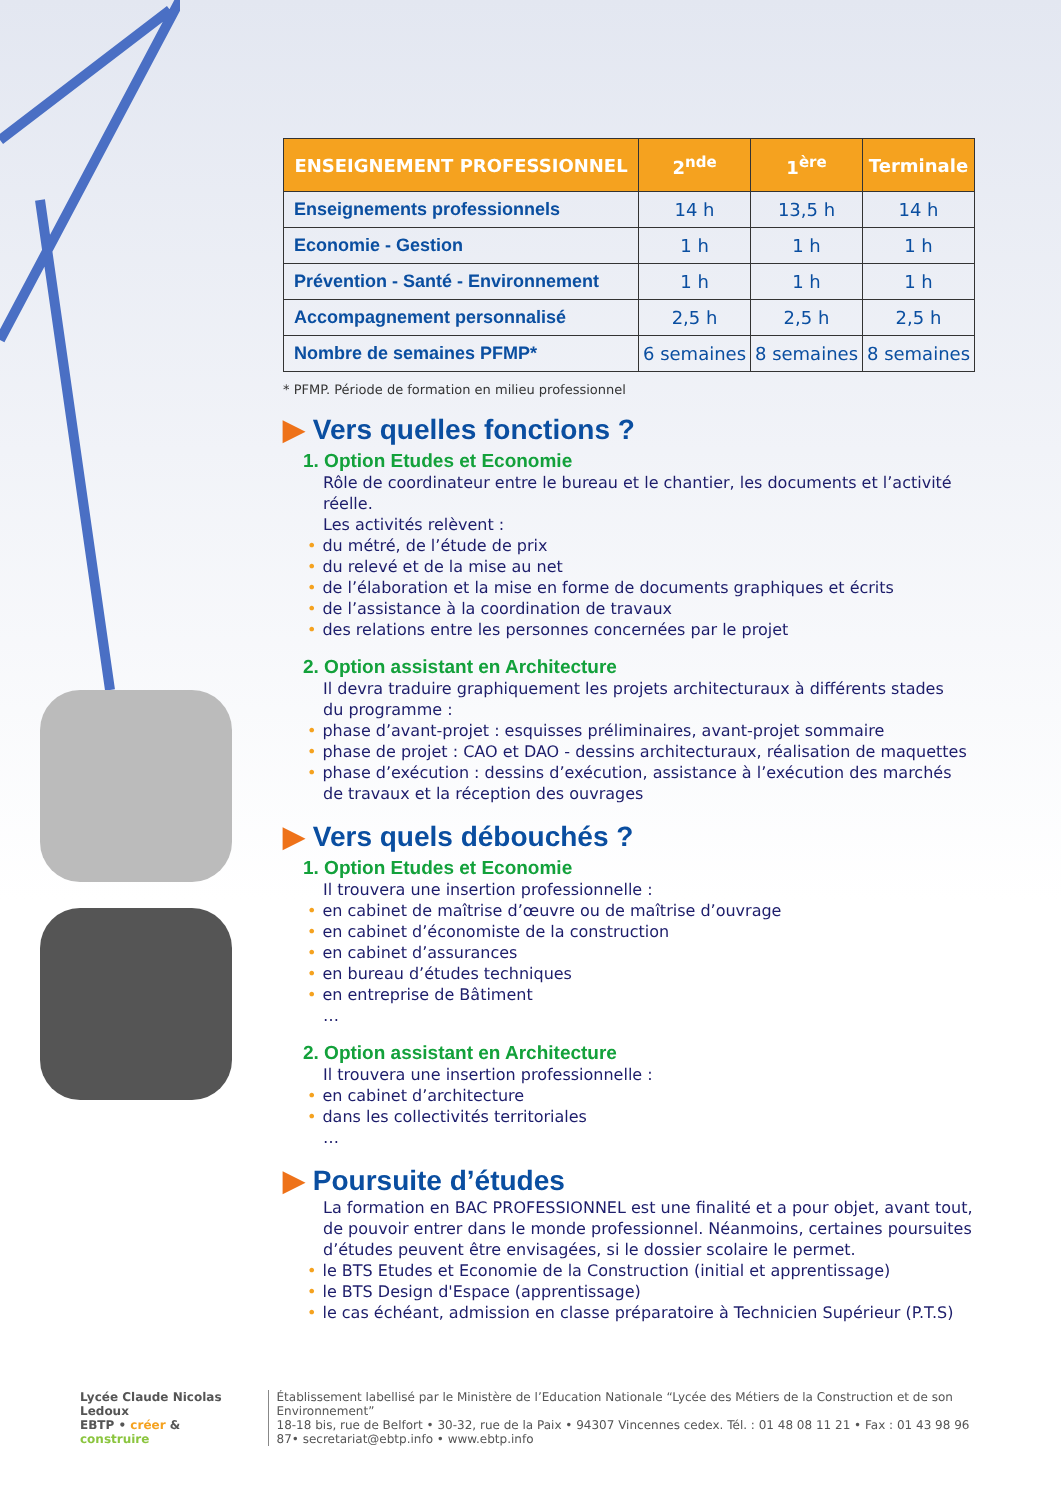| ENSEIGNEMENT PROFESSIONNEL | 2<sup>nde</sup> | 1<sup>ère</sup> | Terminale |
| --- | --- | --- | --- |
| Enseignements professionnels | 14 h | 13,5 h | 14 h |
| Economie - Gestion | 1 h | 1 h | 1 h |
| Prévention - Santé - Environnement | 1 h | 1 h | 1 h |
| Accompagnement personnalisé | 2,5 h | 2,5 h | 2,5 h |
| Nombre de semaines PFMP* | 6 semaines | 8 semaines | 8 semaines |
* PFMP. Période de formation en milieu professionnel
▶ Vers quelles fonctions ?
1. Option Etudes et Economie
Rôle de coordinateur entre le bureau et le chantier, les documents et l’activité réelle.
Les activités relèvent :
• du métré, de l’étude de prix
• du relevé et de la mise au net
• de l’élaboration et la mise en forme de documents graphiques et écrits
• de l’assistance à la coordination de travaux
• des relations entre les personnes concernées par le projet
2. Option assistant en Architecture
Il devra traduire graphiquement les projets architecturaux à différents stades
du programme :
• phase d’avant-projet : esquisses préliminaires, avant-projet sommaire
• phase de projet : CAO et DAO - dessins architecturaux, réalisation de maquettes
• phase d’exécution : dessins d’exécution, assistance à l’exécution des marchés
de travaux et la réception des ouvrages
▶ Vers quels débouchés ?
1. Option Etudes et Economie
Il trouvera une insertion professionnelle :
• en cabinet de maîtrise d’œuvre ou de maîtrise d’ouvrage
• en cabinet d’économiste de la construction
• en cabinet d’assurances
• en bureau d’études techniques
• en entreprise de Bâtiment
…
2. Option assistant en Architecture
Il trouvera une insertion professionnelle :
• en cabinet d’architecture
• dans les collectivités territoriales
…
▶ Poursuite d’études
La formation en BAC PROFESSIONNEL est une finalité et a pour objet, avant tout, de pouvoir entrer dans le monde professionnel. Néanmoins, certaines poursuites d’études peuvent être envisagées, si le dossier scolaire le permet.
• le BTS Etudes et Economie de la Construction (initial et apprentissage)
• le BTS Design d'Espace (apprentissage)
• le cas échéant, admission en classe préparatoire à Technicien Supérieur (P.T.S)
Lycée Claude Nicolas Ledoux
EBTP • créer & construire
Établissement labellisé par le Ministère de l’Education Nationale “Lycée des Métiers de la Construction et de son Environnement”
18-18 bis, rue de Belfort • 30-32, rue de la Paix • 94307 Vincennes cedex. Tél. : 01 48 08 11 21 • Fax : 01 43 98 96 87• secretariat@ebtp.info • www.ebtp.info